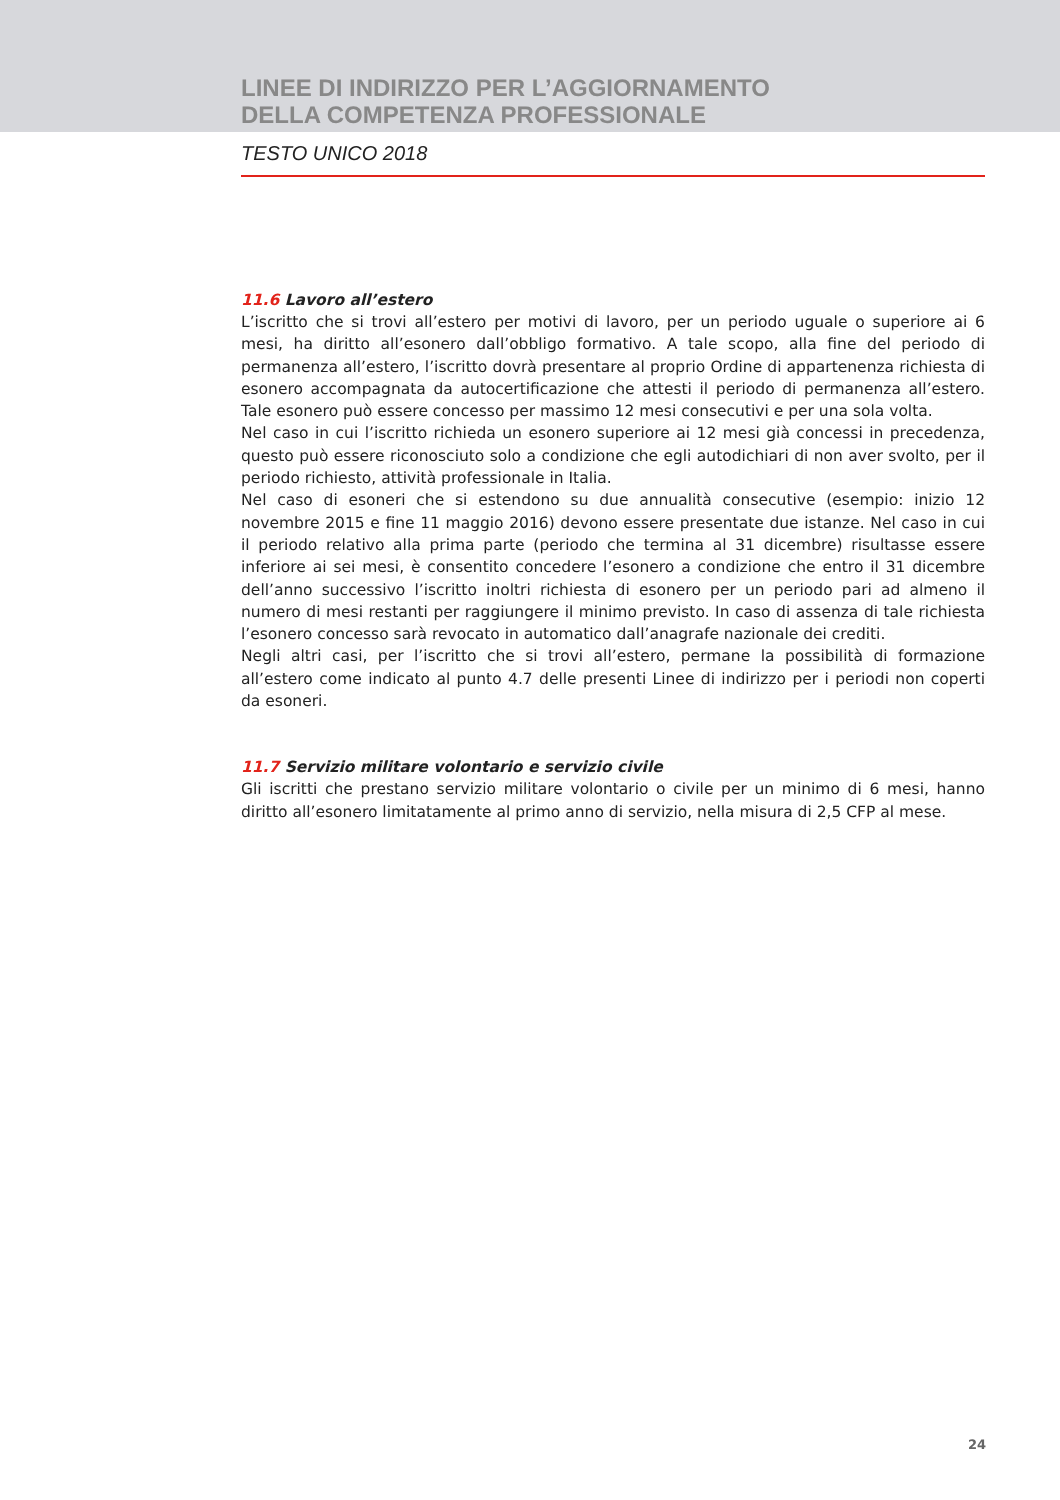LINEE DI INDIRIZZO PER L’AGGIORNAMENTO
DELLA COMPETENZA PROFESSIONALE
TESTO UNICO 2018
11.6 Lavoro all’estero
L’iscritto che si trovi all’estero per motivi di lavoro, per un periodo uguale o superiore ai 6 mesi, ha diritto all’esonero dall’obbligo formativo. A tale scopo, alla fine del periodo di permanenza all’estero, l’iscritto dovrà presentare al proprio Ordine di appartenenza richiesta di esonero accompagnata da autocertificazione che attesti il periodo di permanenza all’estero. Tale esonero può essere concesso per massimo 12 mesi consecutivi e per una sola volta.
Nel caso in cui l’iscritto richieda un esonero superiore ai 12 mesi già concessi in precedenza, questo può essere riconosciuto solo a condizione che egli autodichiari di non aver svolto, per il periodo richiesto, attività professionale in Italia.
Nel caso di esoneri che si estendono su due annualità consecutive (esempio: inizio 12 novembre 2015 e fine 11 maggio 2016) devono essere presentate due istanze. Nel caso in cui il periodo relativo alla prima parte (periodo che termina al 31 dicembre) risultasse essere inferiore ai sei mesi, è consentito concedere l’esonero a condizione che entro il 31 dicembre dell’anno successivo l’iscritto inoltri richiesta di esonero per un periodo pari ad almeno il numero di mesi restanti per raggiungere il minimo previsto. In caso di assenza di tale richiesta l’esonero concesso sarà revocato in automatico dall’anagrafe nazionale dei crediti.
Negli altri casi, per l’iscritto che si trovi all’estero, permane la possibilità di formazione all’estero come indicato al punto 4.7 delle presenti Linee di indirizzo per i periodi non coperti da esoneri.
11.7 Servizio militare volontario e servizio civile
Gli iscritti che prestano servizio militare volontario o civile per un minimo di 6 mesi, hanno diritto all’esonero limitatamente al primo anno di servizio, nella misura di 2,5 CFP al mese.
24